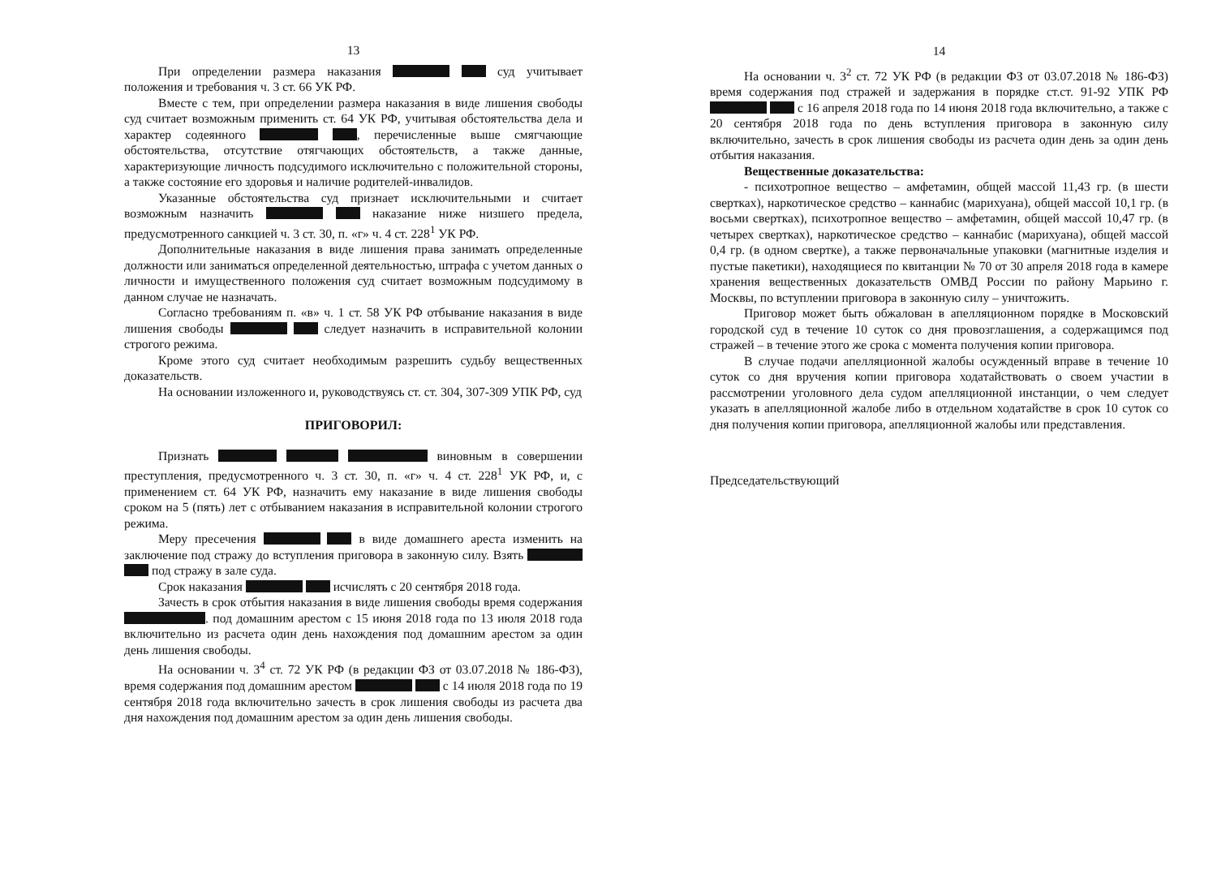13
При определении размера наказания суд учитывает положения и требования ч. 3 ст. 66 УК РФ.
Вместе с тем, при определении размера наказания в виде лишения свободы суд считает возможным применить ст. 64 УК РФ, учитывая обстоятельства дела и характер содеянного , перечисленные выше смягчающие обстоятельства, отсутствие отягчающих обстоятельств, а также данные, характеризующие личность подсудимого исключительно с положительной стороны, а также состояние его здоровья и наличие родителей-инвалидов.
Указанные обстоятельства суд признает исключительными и считает возможным назначить наказание ниже низшего предела, предусмотренного санкцией ч. 3 ст. 30, п. «г» ч. 4 ст. 228<sup>1</sup> УК РФ.
Дополнительные наказания в виде лишения права занимать определенные должности или заниматься определенной деятельностью, штрафа с учетом данных о личности и имущественного положения суд считает возможным подсудимому в данном случае не назначать.
Согласно требованиям п. «в» ч. 1 ст. 58 УК РФ отбывание наказания в виде лишения свободы следует назначить в исправительной колонии строгого режима.
Кроме этого суд считает необходимым разрешить судьбу вещественных доказательств.
На основании изложенного и, руководствуясь ст. ст. 304, 307-309 УПК РФ, суд
ПРИГОВОРИЛ:
Признать виновным в совершении преступления, предусмотренного ч. 3 ст. 30, п. «г» ч. 4 ст. 228<sup>1</sup> УК РФ, и, с применением ст. 64 УК РФ, назначить ему наказание в виде лишения свободы сроком на 5 (пять) лет с отбыванием наказания в исправительной колонии строгого режима.
Меру пресечения в виде домашнего ареста изменить на заключение под стражу до вступления приговора в законную силу. Взять под стражу в зале суда.
Срок наказания исчислять с 20 сентября 2018 года.
Зачесть в срок отбытия наказания в виде лишения свободы время содержания . под домашним арестом с 15 июня 2018 года по 13 июля 2018 года включительно из расчета один день нахождения под домашним арестом за один день лишения свободы.
На основании ч. 3<sup>4</sup> ст. 72 УК РФ (в редакции ФЗ от 03.07.2018 № 186-ФЗ), время содержания под домашним арестом с 14 июля 2018 года по 19 сентября 2018 года включительно зачесть в срок лишения свободы из расчета два дня нахождения под домашним арестом за один день лишения свободы.
14
На основании ч. 3<sup>2</sup> ст. 72 УК РФ (в редакции ФЗ от 03.07.2018 № 186-ФЗ) время содержания под стражей и задержания в порядке ст.ст. 91-92 УПК РФ с 16 апреля 2018 года по 14 июня 2018 года включительно, а также с 20 сентября 2018 года по день вступления приговора в законную силу включительно, зачесть в срок лишения свободы из расчета один день за один день отбытия наказания.
Вещественные доказательства:
- психотропное вещество – амфетамин, общей массой 11,43 гр. (в шести свертках), наркотическое средство – каннабис (марихуана), общей массой 10,1 гр. (в восьми свертках), психотропное вещество – амфетамин, общей массой 10,47 гр. (в четырех свертках), наркотическое средство – каннабис (марихуана), общей массой 0,4 гр. (в одном свертке), а также первоначальные упаковки (магнитные изделия и пустые пакетики), находящиеся по квитанции № 70 от 30 апреля 2018 года в камере хранения вещественных доказательств ОМВД России по району Марьино г. Москвы, по вступлении приговора в законную силу – уничтожить.
Приговор может быть обжалован в апелляционном порядке в Московский городской суд в течение 10 суток со дня провозглашения, а содержащимся под стражей – в течение этого же срока с момента получения копии приговора.
В случае подачи апелляционной жалобы осужденный вправе в течение 10 суток со дня вручения копии приговора ходатайствовать о своем участии в рассмотрении уголовного дела судом апелляционной инстанции, о чем следует указать в апелляционной жалобе либо в отдельном ходатайстве в срок 10 суток со дня получения копии приговора, апелляционной жалобы или представления.
Председательствующий